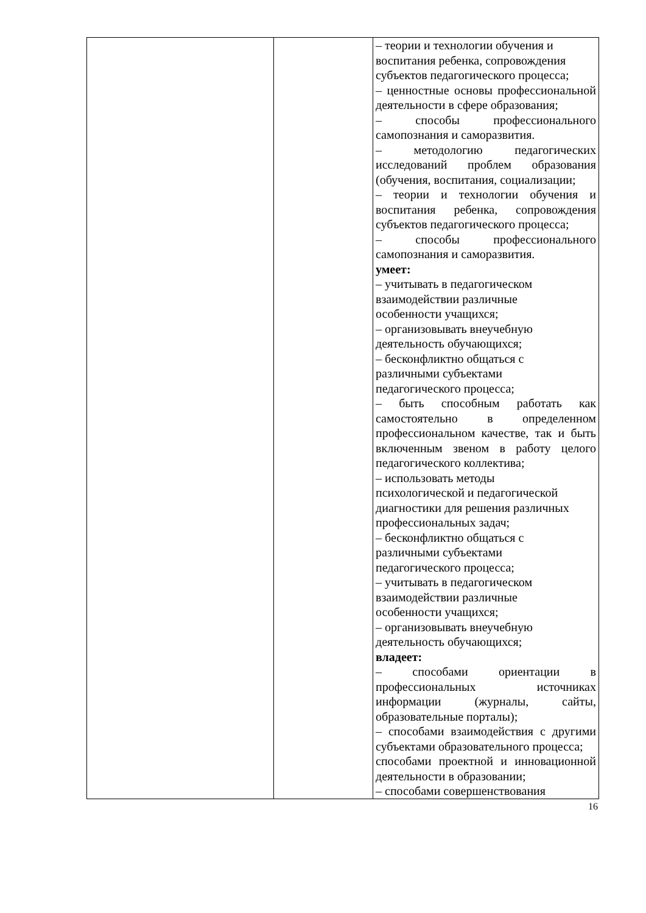| | | – теории и технологии обучения и воспитания ребенка, сопровождения субъектов педагогического процесса; – ценностные основы профессиональной деятельности в сфере образования; – способы профессионального самопознания и саморазвития. – методологию педагогических исследований проблем образования (обучения, воспитания, социализации; – теории и технологии обучения и воспитания ребенка, сопровождения субъектов педагогического процесса; – способы профессионального самопознания и саморазвития. умеет: – учитывать в педагогическом взаимодействии различные особенности учащихся; – организовывать внеучебную деятельность обучающихся; – бесконфликтно общаться с различными субъектами педагогического процесса; – быть способным работать как самостоятельно в определенном профессиональном качестве, так и быть включенным звеном в работу целого педагогического коллектива; – использовать методы психологической и педагогической диагностики для решения различных профессиональных задач; – бесконфликтно общаться с различными субъектами педагогического процесса; – учитывать в педагогическом взаимодействии различные особенности учащихся; – организовывать внеучебную деятельность обучающихся; владеет: – способами ориентации в профессиональных источниках информации (журналы, сайты, образовательные порталы); – способами взаимодействия с другими субъектами образовательного процесса; способами проектной и инновационной деятельности в образовании; – способами совершенствования |
16